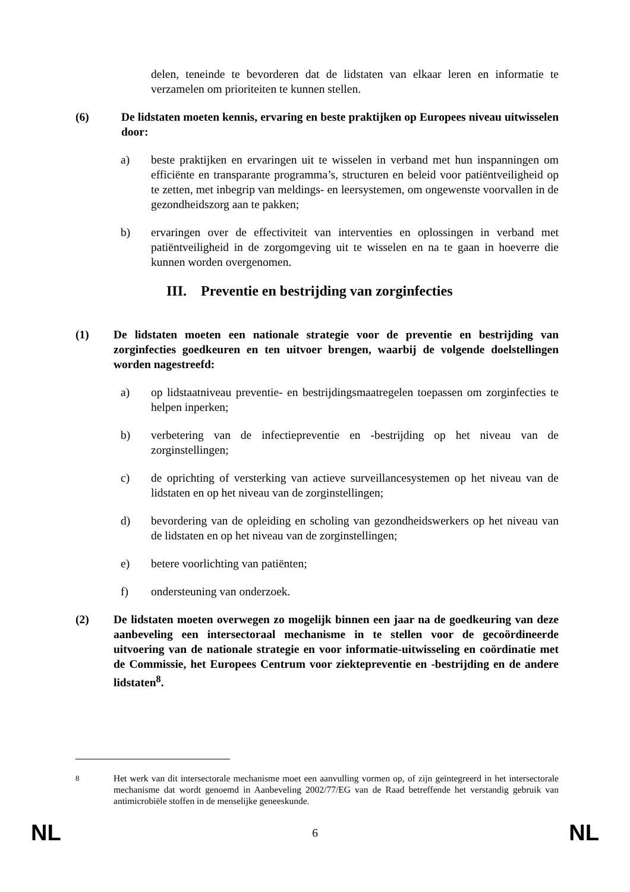delen, teneinde te bevorderen dat de lidstaten van elkaar leren en informatie te verzamelen om prioriteiten te kunnen stellen.
(6) De lidstaten moeten kennis, ervaring en beste praktijken op Europees niveau uitwisselen door:
a) beste praktijken en ervaringen uit te wisselen in verband met hun inspanningen om efficiënte en transparante programma’s, structuren en beleid voor patiëntveiligheid op te zetten, met inbegrip van meldings- en leersystemen, om ongewenste voorvallen in de gezondheidszorg aan te pakken;
b) ervaringen over de effectiviteit van interventies en oplossingen in verband met patiëntveiligheid in de zorgomgeving uit te wisselen en na te gaan in hoeverre die kunnen worden overgenomen.
III. Preventie en bestrijding van zorginfecties
(1) De lidstaten moeten een nationale strategie voor de preventie en bestrijding van zorginfecties goedkeuren en ten uitvoer brengen, waarbij de volgende doelstellingen worden nagestreefd:
a) op lidstaatniveau preventie- en bestrijdingsmaatregelen toepassen om zorginfecties te helpen inperken;
b) verbetering van de infectiepreventie en -bestrijding op het niveau van de zorginstellingen;
c) de oprichting of versterking van actieve surveillancesystemen op het niveau van de lidstaten en op het niveau van de zorginstellingen;
d) bevordering van de opleiding en scholing van gezondheidswerkers op het niveau van de lidstaten en op het niveau van de zorginstellingen;
e) betere voorlichting van patiënten;
f) ondersteuning van onderzoek.
(2) De lidstaten moeten overwegen zo mogelijk binnen een jaar na de goedkeuring van deze aanbeveling een intersectoraal mechanisme in te stellen voor de gecoördineerde uitvoering van de nationale strategie en voor informatie-uitwisseling en coördinatie met de Commissie, het Europees Centrum voor ziektepreventie en -bestrijding en de andere lidstaten<sup>8</sup>.
<sup>8</sup> Het werk van dit intersectorale mechanisme moet een aanvulling vormen op, of zijn geïntegreerd in het intersectorale mechanisme dat wordt genoemd in Aanbeveling 2002/77/EG van de Raad betreffende het verstandig gebruik van antimicrobiële stoffen in de menselijke geneeskunde.
NL 6 NL